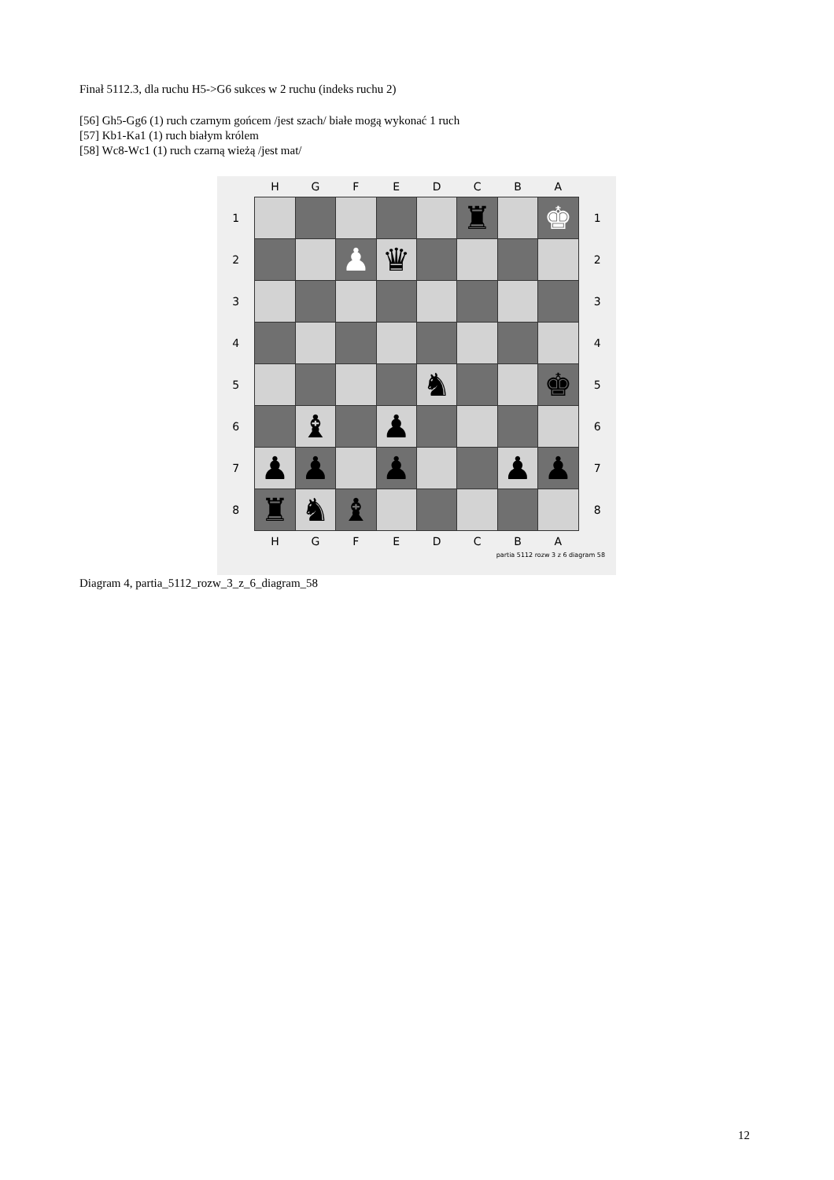Finał 5112.3, dla ruchu H5->G6 sukces w 2 ruchu (indeks ruchu 2)
[56] Gh5-Gg6 (1) ruch czarnym gońcem /jest szach/ białe mogą wykonać 1 ruch
[57] Kb1-Ka1 (1) ruch białym królem
[58] Wc8-Wc1 (1) ruch czarną wieżą /jest mat/
| | H | G | F | E | D | C | B | A | |
| 1 | | | | | | ♜ | | ♚ | 1 |
| 2 | | | ♟ | ♛ | | | | | 2 |
| 3 | | | | | | | | | 3 |
| 4 | | | | | | | | | 4 |
| 5 | | | | | ♞ | | | ♚ | 5 |
| 6 | | ♝ | | ♟ | | | | | 6 |
| 7 | ♟ | ♟ | | ♟ | | | ♟ | ♟ | 7 |
| 8 | ♜ | ♞ | ♝ | | | | | | 8 |
| | H | G | F | E | D | C | B | A | |
partia 5112 rozw 3 z 6 diagram 58
Diagram 4, partia_5112_rozw_3_z_6_diagram_58
12